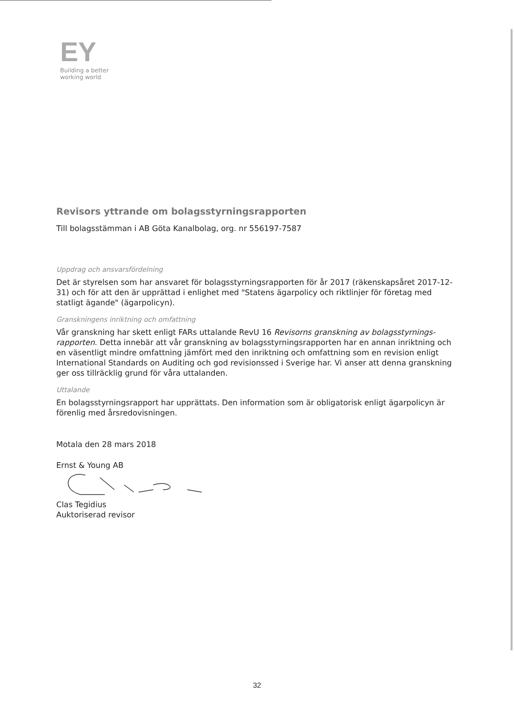EY
Building a better
working world
Revisors yttrande om bolagsstyrningsrapporten
Till bolagsstämman i AB Göta Kanalbolag, org. nr 556197-7587
Uppdrag och ansvarsfördelning
Det är styrelsen som har ansvaret för bolagsstyrningsrapporten för år 2017 (räkenskapsåret 2017-12-31) och för att den är upprättad i enlighet med "Statens ägarpolicy och riktlinjer för företag med statligt ägande" (ägarpolicyn).
Granskningens inriktning och omfattning
Vår granskning har skett enligt FARs uttalande RevU 16 Revisorns granskning av bolagsstyrnings-rapporten. Detta innebär att vår granskning av bolagsstyrningsrapporten har en annan inriktning och en väsentligt mindre omfattning jämfört med den inriktning och omfattning som en revision enligt International Standards on Auditing och god revisionssed i Sverige har. Vi anser att denna granskning ger oss tillräcklig grund för våra uttalanden.
Uttalande
En bolagsstyrningsrapport har upprättats. Den information som är obligatorisk enligt ägarpolicyn är förenlig med årsredovisningen.
Motala den 28 mars 2018
Ernst & Young AB
Clas Tegidius
Auktoriserad revisor
32